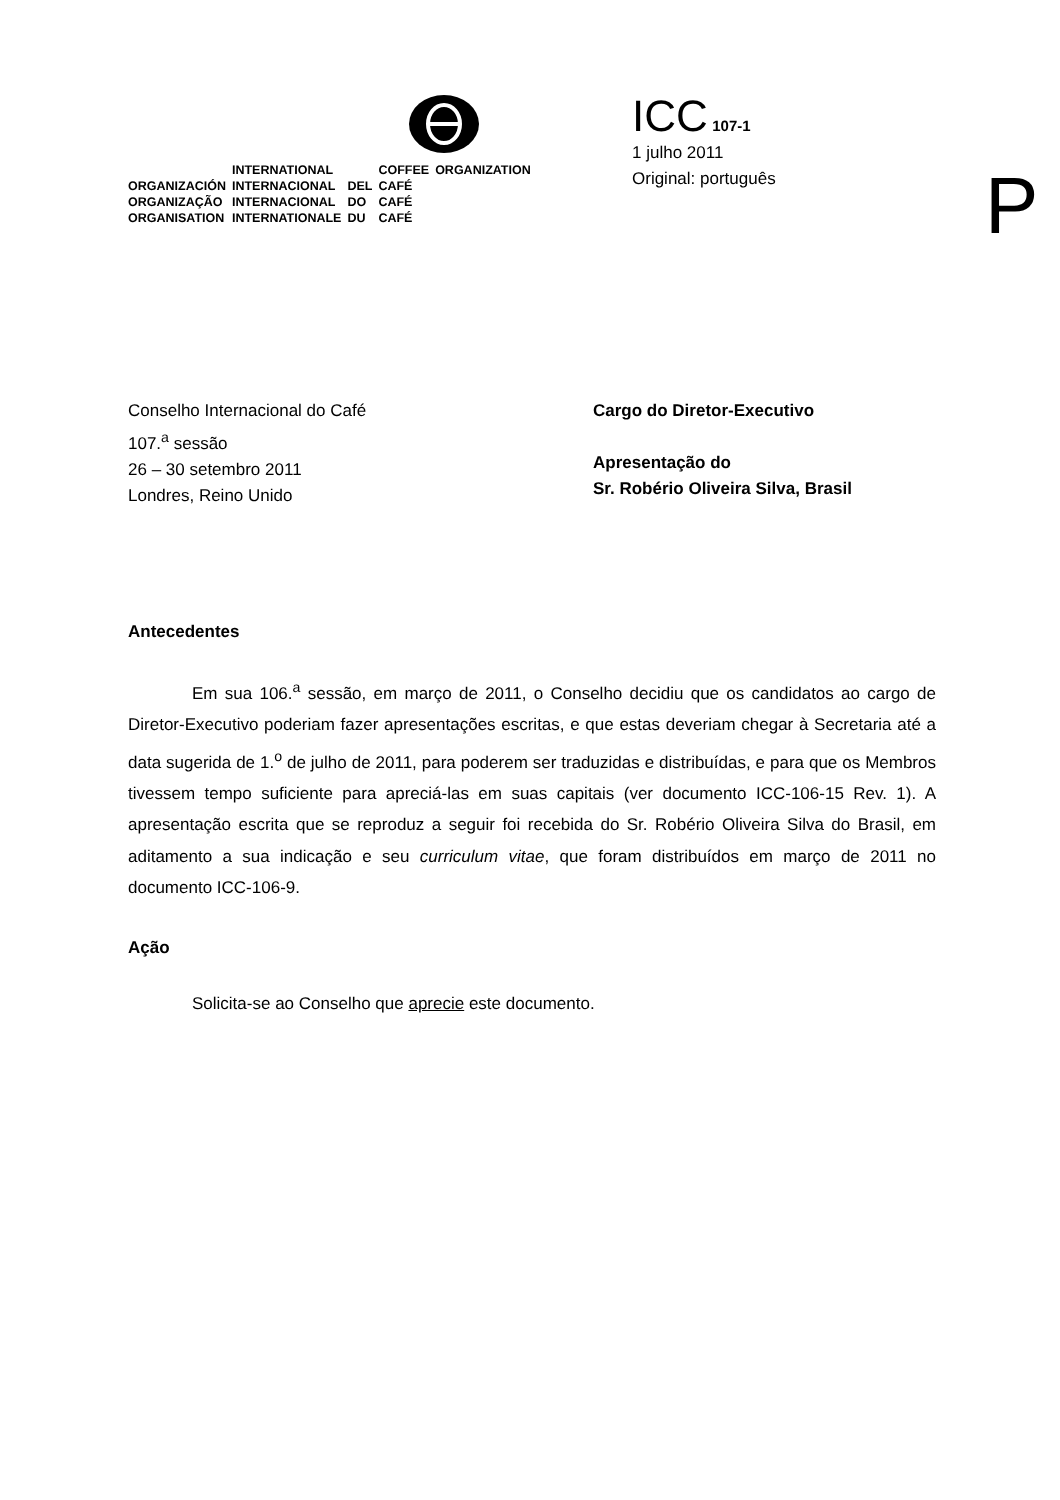| | INTERNATIONAL | | COFFEE | ORGANIZATION |
| ORGANIZACIÓN | INTERNACIONAL | DEL | CAFÉ | |
| ORGANIZAÇÃO | INTERNACIONAL | DO | CAFÉ | |
| ORGANISATION | INTERNATIONALE | DU | CAFÉ | |
ICC 107-1
1 julho 2011
Original: português
P
Conselho Internacional do Café
107.<sup>a</sup> sessão
26 – 30 setembro 2011
Londres, Reino Unido
Cargo do Diretor-Executivo
Apresentação do
Sr. Robério Oliveira Silva, Brasil
Antecedentes
Em sua 106.<sup>a</sup> sessão, em março de 2011, o Conselho decidiu que os candidatos ao cargo de Diretor-Executivo poderiam fazer apresentações escritas, e que estas deveriam chegar à Secretaria até a data sugerida de 1.<sup>o</sup> de julho de 2011, para poderem ser traduzidas e distribuídas, e para que os Membros tivessem tempo suficiente para apreciá-las em suas capitais (ver documento ICC-106-15 Rev. 1). A apresentação escrita que se reproduz a seguir foi recebida do Sr. Robério Oliveira Silva do Brasil, em aditamento a sua indicação e seu curriculum vitae, que foram distribuídos em março de 2011 no documento ICC-106-9.
Ação
Solicita-se ao Conselho que aprecie este documento.